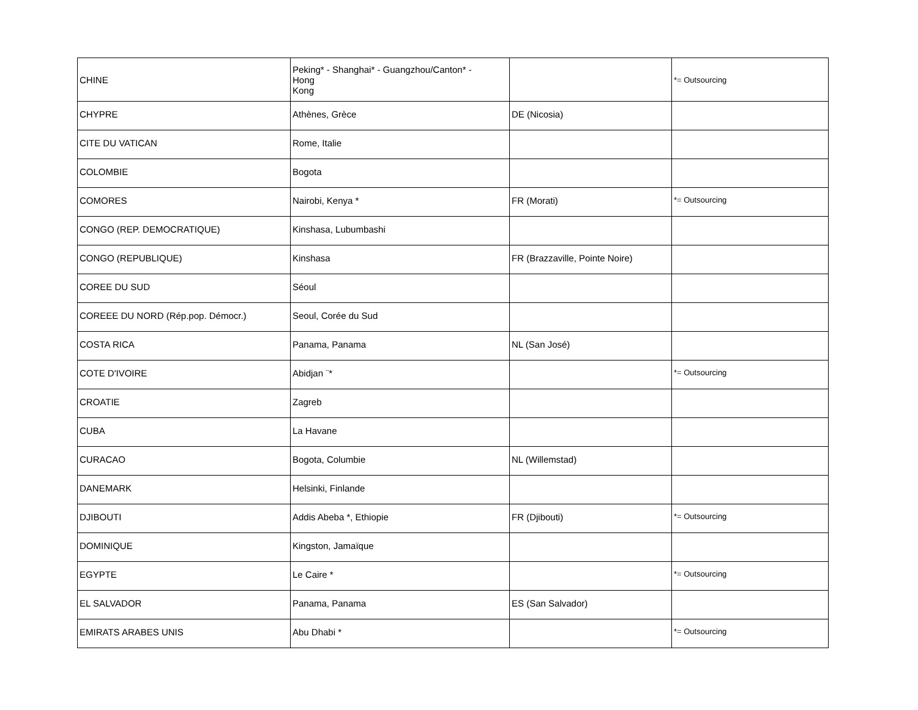| CHINE | Peking* - Shanghai* - Guangzhou/Canton* - Hong Kong | | *= Outsourcing |
| CHYPRE | Athènes, Grèce | DE (Nicosia) | |
| CITE DU VATICAN | Rome, Italie | | |
| COLOMBIE | Bogota | | |
| COMORES | Nairobi, Kenya * | FR (Morati) | *= Outsourcing |
| CONGO (REP. DEMOCRATIQUE) | Kinshasa, Lubumbashi | | |
| CONGO (REPUBLIQUE) | Kinshasa | FR (Brazzaville, Pointe Noire) | |
| COREE DU SUD | Séoul | | |
| COREEE DU NORD (Rép.pop. Démocr.) | Seoul, Corée du Sud | | |
| COSTA RICA | Panama, Panama | NL (San José) | |
| COTE D'IVOIRE | Abidjan ¨* | | *= Outsourcing |
| CROATIE | Zagreb | | |
| CUBA | La Havane | | |
| CURACAO | Bogota, Columbie | NL (Willemstad) | |
| DANEMARK | Helsinki, Finlande | | |
| DJIBOUTI | Addis Abeba *, Ethiopie | FR (Djibouti) | *= Outsourcing |
| DOMINIQUE | Kingston, Jamaïque | | |
| EGYPTE | Le Caire * | | *= Outsourcing |
| EL SALVADOR | Panama, Panama | ES (San Salvador) | |
| EMIRATS ARABES UNIS | Abu Dhabi * | | *= Outsourcing |